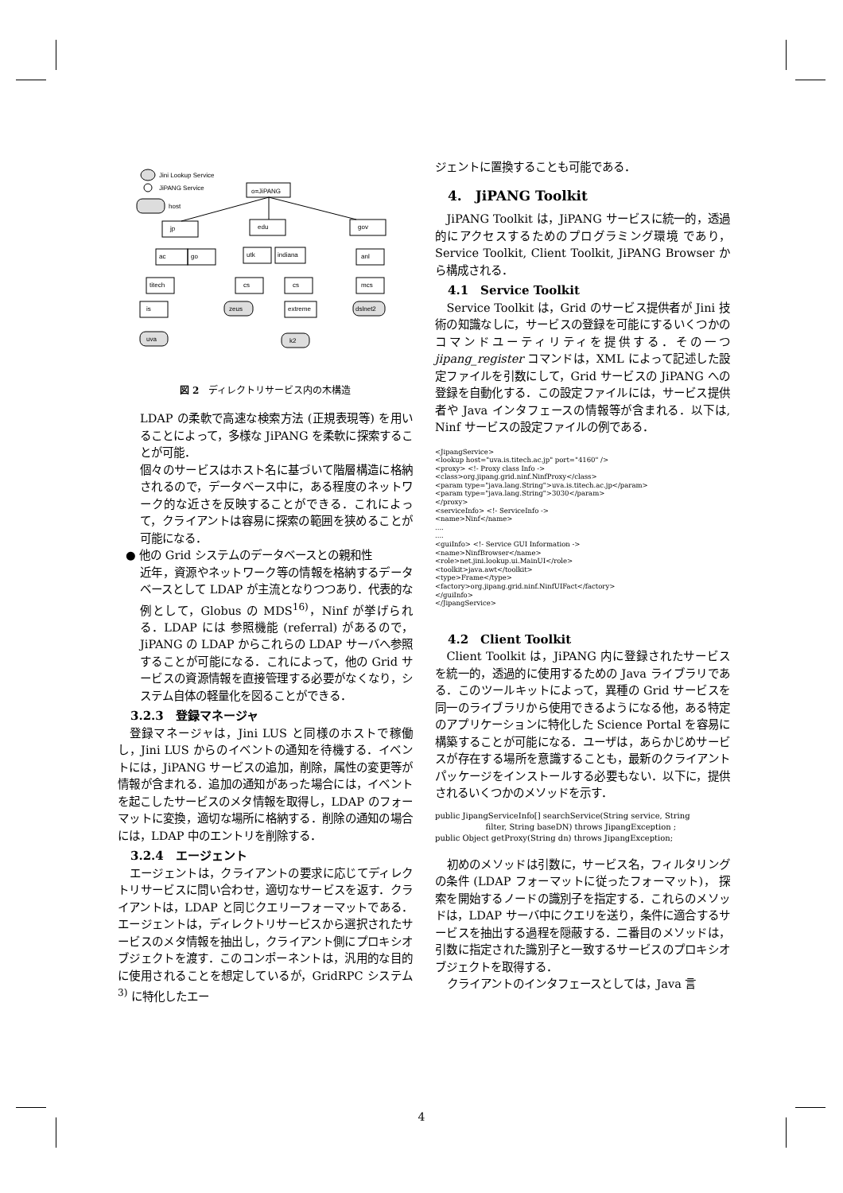Jini Lookup Service
JiPANG Service
host
o=JiPANG
jp
edu
gov
ac
go
utk
indiana
anl
titech
cs
cs
mcs
is
zeus
extreme
dslnet2
uva
k2
図 2　ディレクトリサービス内の木構造
LDAP の柔軟で高速な検索方法 (正規表現等) を用いることによって，多様な JiPANG を柔軟に探索することが可能．
個々のサービスはホスト名に基づいて階層構造に格納されるので，データベース中に，ある程度のネットワーク的な近さを反映することができる．これによって，クライアントは容易に探索の範囲を狭めることが可能になる．
● 他の Grid システムのデータベースとの親和性
近年，資源やネットワーク等の情報を格納するデータベースとして LDAP が主流となりつつあり．代表的な例として，Globus の MDS<sup>16)</sup>，Ninf が挙げられる．LDAP には 参照機能 (referral) があるので，JiPANG の LDAP からこれらの LDAP サーバへ参照することが可能になる．これによって，他の Grid サービスの資源情報を直接管理する必要がなくなり，システム自体の軽量化を図ることができる．
3.2.3　登録マネージャ
登録マネージャは，Jini LUS と同様のホストで稼働し，Jini LUS からのイベントの通知を待機する．イベントには，JiPANG サービスの追加，削除，属性の変更等が情報が含まれる．追加の通知があった場合には，イベントを起こしたサービスのメタ情報を取得し，LDAP のフォーマットに変換，適切な場所に格納する．削除の通知の場合には，LDAP 中のエントリを削除する．
3.2.4　エージェント
エージェントは，クライアントの要求に応じてディレクトリサービスに問い合わせ，適切なサービスを返す．クライアントは，LDAP と同じクエリーフォーマットである．エージェントは，ディレクトリサービスから選択されたサービスのメタ情報を抽出し，クライアント側にプロキシオブジェクトを渡す．このコンポーネントは，汎用的な目的に使用されることを想定しているが，GridRPC システム <sup>3)</sup> に特化したエー
ジェントに置換することも可能である．
4.　JiPANG Toolkit
JiPANG Toolkit は，JiPANG サービスに統一的，透過的にアクセスするためのプログラミング環境 であり，Service Toolkit, Client Toolkit, JiPANG Browser から構成される．
4.1　Service Toolkit
Service Toolkit は，Grid のサービス提供者が Jini 技術の知識なしに，サービスの登録を可能にするいくつかのコマンドユーティリティを提供する．その一つ jipang_register コマンドは，XML によって記述した設定ファイルを引数にして，Grid サービスの JiPANG への登録を自動化する．この設定ファイルには，サービス提供者や Java インタフェースの情報等が含まれる．以下は, Ninf サービスの設定ファイルの例である．
<JipangService>
<lookup host="uva.is.titech.ac.jp" port="4160" />
<proxy> <!- Proxy class Info ->
<class>org.jipang.grid.ninf.NinfProxy</class>
<param type="java.lang.String">uva.is.titech.ac.jp</param>
<param type="java.lang.String">3030</param>
</proxy>
<serviceInfo> <!- ServiceInfo ->
<name>Ninf</name>
....
....
<guiInfo> <!- Service GUI Information ->
<name>NinfBrowser</name>
<role>net.jini.lookup.ui.MainUI</role>
<toolkit>java.awt</toolkit>
<type>Frame</type>
<factory>org.jipang.grid.ninf.NinfUIFact</factory>
</guiInfo>
</JipangService>
4.2　Client Toolkit
Client Toolkit は，JiPANG 内に登録されたサービスを統一的，透過的に使用するための Java ライブラリである．このツールキットによって，異種の Grid サービスを同一のライブラリから使用できるようになる他，ある特定のアプリケーションに特化した Science Portal を容易に構築することが可能になる．ユーザは，あらかじめサービスが存在する場所を意識することも，最新のクライアントパッケージをインストールする必要もない．以下に，提供されるいくつかのメソッドを示す．
public JipangServiceInfo[] searchService(String service, String
                    filter, String baseDN) throws JipangException ;
public Object getProxy(String dn) throws JipangException;
初めのメソッドは引数に，サービス名，フィルタリングの条件 (LDAP フォーマットに従ったフォーマット)， 探索を開始するノードの識別子を指定する．これらのメソッドは，LDAP サーバ中にクエリを送り，条件に適合するサービスを抽出する過程を隠蔽する．二番目のメソッドは，引数に指定された識別子と一致するサービスのプロキシオブジェクトを取得する．
クライアントのインタフェースとしては，Java 言
4